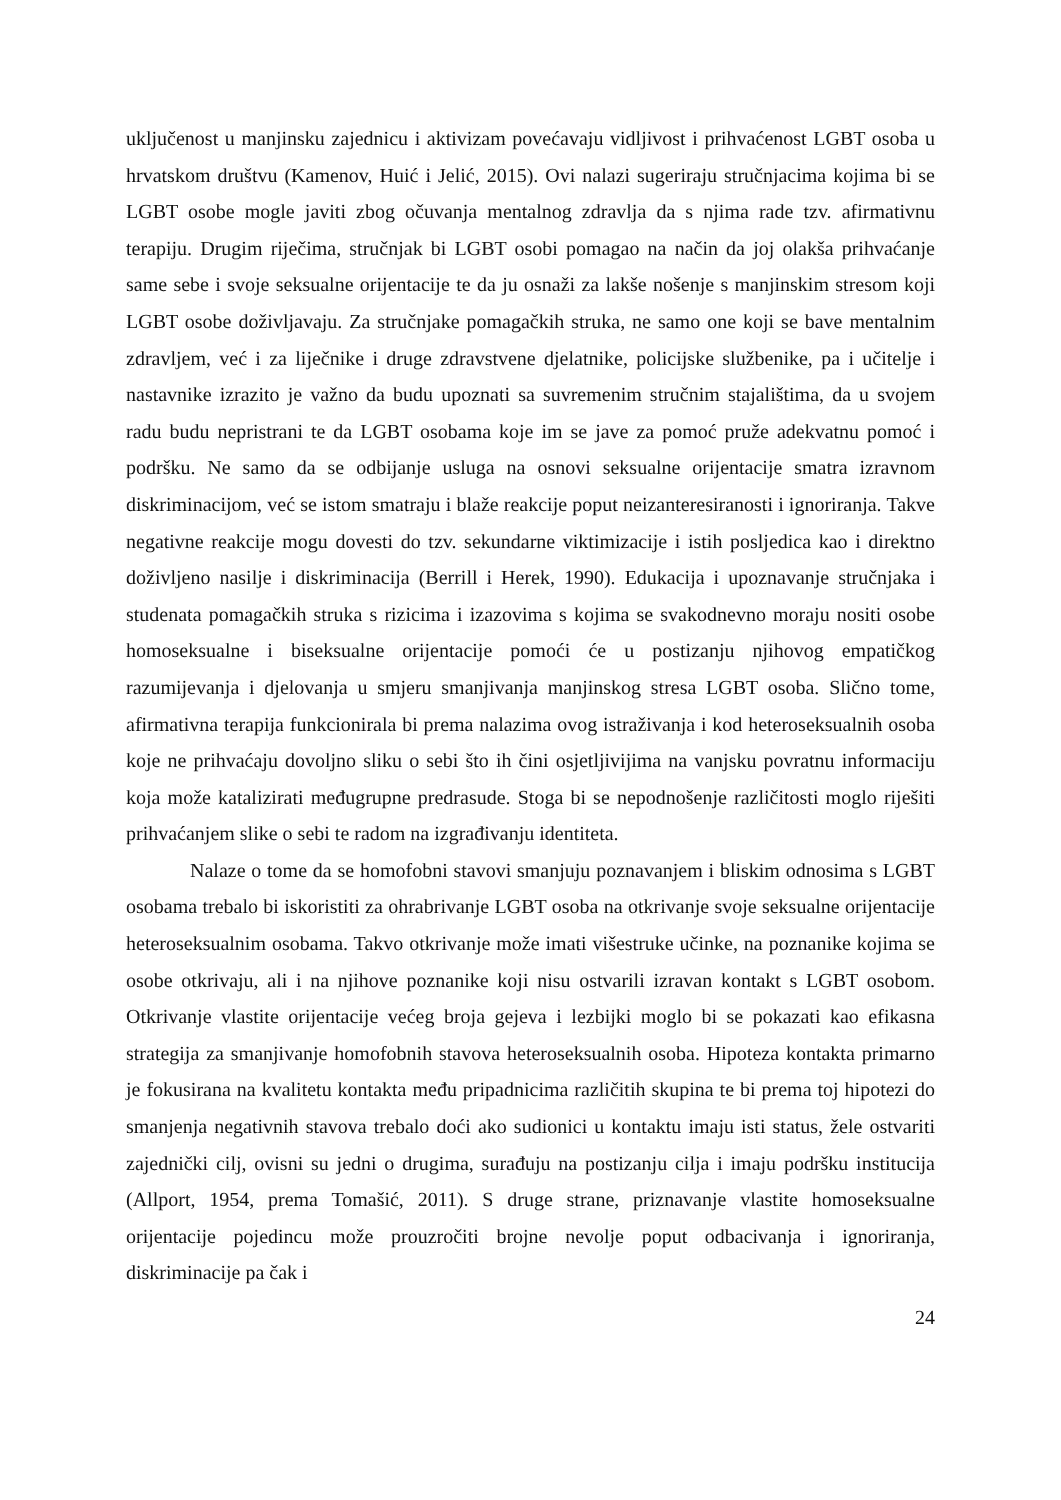uključenost u manjinsku zajednicu i aktivizam povećavaju vidljivost i prihvaćenost LGBT osoba u hrvatskom društvu (Kamenov, Huić i Jelić, 2015). Ovi nalazi sugeriraju stručnjacima kojima bi se LGBT osobe mogle javiti zbog očuvanja mentalnog zdravlja da s njima rade tzv. afirmativnu terapiju. Drugim riječima, stručnjak bi LGBT osobi pomagao na način da joj olakša prihvaćanje same sebe i svoje seksualne orijentacije te da ju osnaži za lakše nošenje s manjinskim stresom koji LGBT osobe doživljavaju. Za stručnjake pomagačkih struka, ne samo one koji se bave mentalnim zdravljem, već i za liječnike i druge zdravstvene djelatnike, policijske službenike, pa i učitelje i nastavnike izrazito je važno da budu upoznati sa suvremenim stručnim stajalištima, da u svojem radu budu nepristrani te da LGBT osobama koje im se jave za pomoć pruže adekvatnu pomoć i podršku. Ne samo da se odbijanje usluga na osnovi seksualne orijentacije smatra izravnom diskriminacijom, već se istom smatraju i blaže reakcije poput neizanteresiranosti i ignoriranja. Takve negativne reakcije mogu dovesti do tzv. sekundarne viktimizacije i istih posljedica kao i direktno doživljeno nasilje i diskriminacija (Berrill i Herek, 1990). Edukacija i upoznavanje stručnjaka i studenata pomagačkih struka s rizicima i izazovima s kojima se svakodnevno moraju nositi osobe homoseksualne i biseksualne orijentacije pomoći će u postizanju njihovog empatičkog razumijevanja i djelovanja u smjeru smanjivanja manjinskog stresa LGBT osoba. Slično tome, afirmativna terapija funkcionirala bi prema nalazima ovog istraživanja i kod heteroseksualnih osoba koje ne prihvaćaju dovoljno sliku o sebi što ih čini osjetljivijima na vanjsku povratnu informaciju koja može katalizirati međugrupne predrasude. Stoga bi se nepodnošenje različitosti moglo riješiti prihvaćanjem slike o sebi te radom na izgrađivanju identiteta.
Nalaze o tome da se homofobni stavovi smanjuju poznavanjem i bliskim odnosima s LGBT osobama trebalo bi iskoristiti za ohrabrivanje LGBT osoba na otkrivanje svoje seksualne orijentacije heteroseksualnim osobama. Takvo otkrivanje može imati višestruke učinke, na poznanike kojima se osobe otkrivaju, ali i na njihove poznanike koji nisu ostvarili izravan kontakt s LGBT osobom. Otkrivanje vlastite orijentacije većeg broja gejeva i lezbijki moglo bi se pokazati kao efikasna strategija za smanjivanje homofobnih stavova heteroseksualnih osoba. Hipoteza kontakta primarno je fokusirana na kvalitetu kontakta među pripadnicima različitih skupina te bi prema toj hipotezi do smanjenja negativnih stavova trebalo doći ako sudionici u kontaktu imaju isti status, žele ostvariti zajednički cilj, ovisni su jedni o drugima, surađuju na postizanju cilja i imaju podršku institucija (Allport, 1954, prema Tomašić, 2011). S druge strane, priznavanje vlastite homoseksualne orijentacije pojedincu može prouzročiti brojne nevolje poput odbacivanja i ignoriranja, diskriminacije pa čak i
24